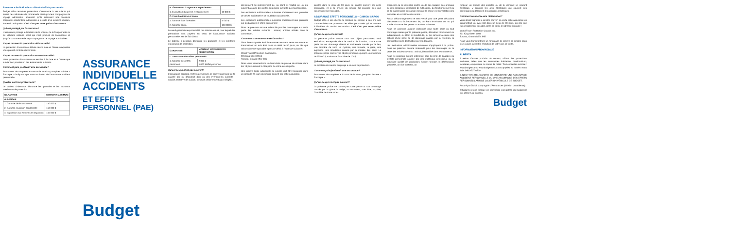Assurance individuelle accident et effets personnels
Budget offre certaines protections d'assurance à ses clients qui louent des véhicules de promenade ainsi qu'à leur compagnon de voyage admissible, advenant qu'ils subissent une blessure corporelle accidentelle admissible à la suite d'un incident soudain, inattendu et imprévu. Ceci n'est pas votre police d'assurance.
Qui est protégé par l'assurance?
L'assurance protège le locataire de la voiture, de la fourgonnette ou du véhicule utilitaire sport qui s'est procuré de l'assurance et jusqu'à concurrence de sept compagnons de voyage admissibles.
À quel moment la protection débute-t-elle?
La protection d'assurance débute dès la date et l'heure auxquelles vous prenez contrôle du véhicule.
À quel moment la protection se termine-t-elle?
Votre protection d'assurance se termine à la date et à l'heure que survient en premier un des événements suivants.
Comment puis-je obtenir une assurance?
Au moment de compléter le contrat de location, paraphez la boîte « J'accepte » indiquant que vous souhaitez de l'assurance accident personnelle.
Quelles sont les protections?
Le tableau ci-dessous démontre les garanties et les montants maximums de protection.
| GARANTIES | MONTANT MAXIMUM |
| --- | --- |
| A. Accident | |
| 1. Garantie décès accidentel | 150 000 $ |
| 2. Garantie mutilation accidentelle | 150 000 $ |
| 3. Exposition aux éléments et disparition | 150 000 $ |
ASSURANCE INDIVIDUELLE ACCIDENTS
ET EFFETS PERSONNEL (PAE)
Budget
| B. Évacuation d'urgence et rapatriement | |
| --- | --- |
| 1. Évacuation d'urgence et rapatriement | 10 000 $ |
| C. Frais funéraires et coma | |
| 1. Garantie frais funéraires | 5 000 $ |
| 2. Garantie coma | 150 000 $ |
Le seuil global de responsabilité par sinistre assuré pour lequel des prestations sont payées en vertu de l'assurance accident personnelle, est de 500 000 $.
Le tableau ci-dessous démontre les garanties et les montants maximums de protection.
| GARANTIES | MONTANT MAXIMUM PAR RÉSERVATION |
| --- | --- |
| D. Assurance des effets personnels | |
| 1. Garantie des effets personnels | 2 000 $ 1 000 $/effet personnel |
Qu'est-ce qui n'est pas couvert?
L'assurance accident et effets personnels ne couvre pas toute perte causée par ou découlant d'un ou des événements suivants : suicide, tentative de suicide, blessure délibérément auto-infligée...
directement ou indirectement de, ou étant le résultat de, ou qui survient à cause des pertes ou actions suivants qui vous touchent.
Les exclusions additionnelles suivantes s'adressent aux garanties de décès accidentel et de mutilation accidentelle.
Les exclusions additionnelles suivantes s'adressent aux garanties sur les bagages et effets personnels :
Nous ne paierons aucune indemnité pour les dommages aux ou la perte des articles suivants : animal, articles utilisés dans le commerce...
Comment soumettre une réclamation?
Vous devez signaler le sinistre couvert en vertu cette assurance en transmettant un avis écrit dans un délai de 90 jours, ou dès que raisonnablement possible après ce délai, à l'adresse suivante :
World Travel Protection Canada Inc.
901 King Street West
Toronto, Ontario M5V 3H5
Nous vous transmettrons un formulaire de preuve de sinistre dans les 15 jours suivant la réception de votre avis de perte.
Une preuve écrite admissible de sinistre doit être transmise dans un délai de 90 jours du sinistre couvert par cette assurance.
sinistre dans le délai de 90 jours du sinistre couvert par cette assurance, et si la preuve du sinistre fut soumise dès que raisonnablement possible.
ASSURANCE EFFETS PERSONNELS – CAMION CARGO
Budget offre à ses clients de location de camion à des fins non commerciales une protection des effets personnels qui se trouvent à l'intérieur du camion de location. Ceci n'est pas votre police d'assurance.
Qu'est-ce qui est couvert?
La présente police couvre tous vos objets personnels, sauf exclusions, entreposés dans le camion de location, contre toute perte ou tout dommage directs et accidentels causés par le feu, une tempête de vent, un cyclone, une tornade, la grêle, une explosion, une inondation causée par la montée des eaux. La présente police couvre vos objets personnels jusqu'à un maximum de 15 000 $, moins une franchise de 100 $.
Qui est protégé par l'assurance?
Le locataire du camion cargo qui a souscrit la protection.
Comment puis-je obtenir une assurance?
Au moment de compléter le Contrat de location, paraphez la case « J'accepte ».
Qu'est-ce qui n'est pas couvert?
La présente police ne couvre pas toute perte ou tout dommage causés par la glace, la neige, un survolteur, une fuite, la pluie, l'humidité de toute sorte...
empêcher ou se défendre contre un de ces risques; des animaux ou des carcasses; découlant de l'utilisation, du fonctionnement ou de la maintenance du camion lorsque la chose est en violation des modalités et conditions du contrat...
Aucun dédommagement ne sera versé pour une perte découlant directement ou indirectement de, ou étant le résultat de, ou qui survient à cause des pertes ou actions suivantes...
Nous ne paierons aucune indemnité pour toute perte ou tout dommage causés par la présente police, découlant directement ou indirectement, ou étant le résultat de, ou qui survient à cause des actions d'une perte ou de dommage causés par la rétention, la confiscation ou la destruction par les douanes.
Les exclusions additionnelles suivantes s'appliquent à la police. Nous ne paierons aucune indemnité pour les dommages ou la perte des articles suivants : animal, bien utilisé dans le commerce...
Nous ne paierons aucune indemnité pour la perte de bagages ou d'effets personnels causée par des matériaux défectueux ou la mauvaise qualité de production; l'usure normale, la détérioration graduelle, un vice inhérent, un
rongeur, un animal, des insectes ou de la vermine; un courant électrique, y compris les arcs électriques qui causent des dommages ou détruisent les appareils électriques.
Comment soumettre une réclamation?
Vous devez signaler le sinistre couvert en vertu cette assurance en transmettant un avis écrit dans un délai de 90 jours, ou dès que raisonnablement possible après ce délai, à l'adresse suivante :
World Travel Protection Canada Inc.
901 King Street West
Toronto, Ontario M5V 3H5
Nous vous transmettrons un formulaire de preuve de sinistre dans les 15 jours suivant la réception de votre avis de perte.
INFORMATION PROVINCIALE
ALBERTA
Il existe d'autres produits du secteur, offrant des protections similaires, telles que les assurances habitation, condominium, locataires, employeurs ou cartes de crédit. Tout conseiller autorisé : www.budget.ca ou www.budgettruck.ca ou appelez au numéro sans frais 1-800-527-0700.
IL N'EST PAS OBLIGATOIRE DE SOUSCRIRE UNE ASSURANCE ACCIDENT PERSONNELLE OU UNE ASSURANCE DES EFFETS PERSONNELS AFIN DE LOUER UN VÉHICULE DE BUDGET.
Assuré par Zurich Compagnie d'Assurances (division canadienne).
®Budget est une marque de commerce enregistrée du Budgetcar Inc. utilisée au Canada.
Budget